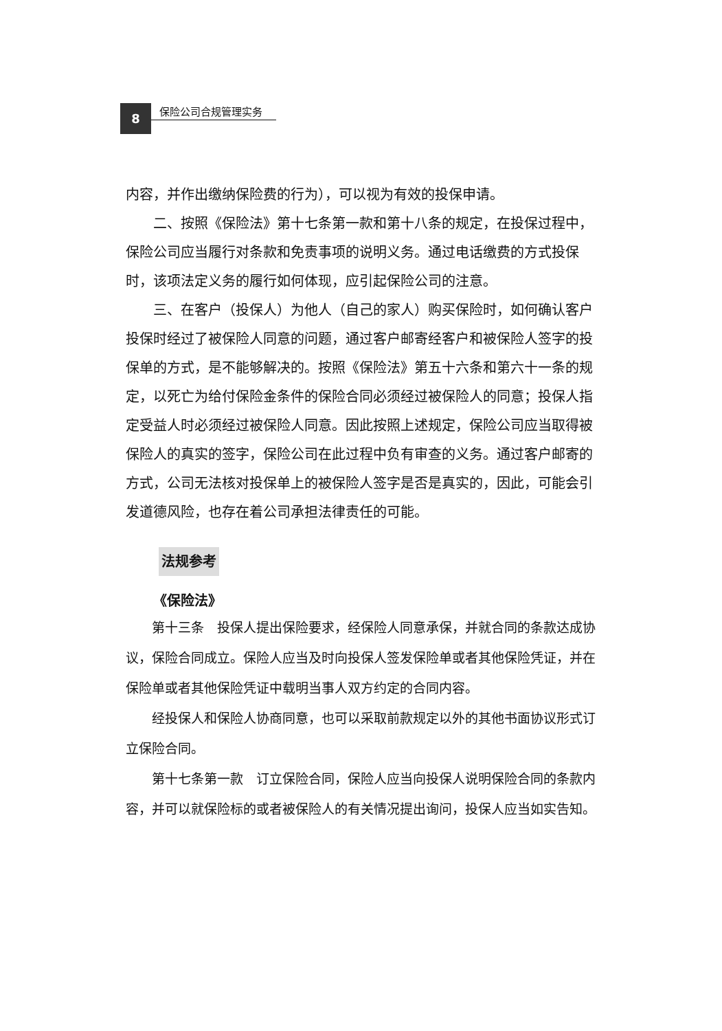8
保险公司合规管理实务
内容，并作出缴纳保险费的行为），可以视为有效的投保申请。
二、按照《保险法》第十七条第一款和第十八条的规定，在投保过程中，保险公司应当履行对条款和免责事项的说明义务。通过电话缴费的方式投保时，该项法定义务的履行如何体现，应引起保险公司的注意。
三、在客户（投保人）为他人（自己的家人）购买保险时，如何确认客户投保时经过了被保险人同意的问题，通过客户邮寄经客户和被保险人签字的投保单的方式，是不能够解决的。按照《保险法》第五十六条和第六十一条的规定，以死亡为给付保险金条件的保险合同必须经过被保险人的同意；投保人指定受益人时必须经过被保险人同意。因此按照上述规定，保险公司应当取得被保险人的真实的签字，保险公司在此过程中负有审查的义务。通过客户邮寄的方式，公司无法核对投保单上的被保险人签字是否是真实的，因此，可能会引发道德风险，也存在着公司承担法律责任的可能。
法规参考
《保险法》
第十三条　投保人提出保险要求，经保险人同意承保，并就合同的条款达成协议，保险合同成立。保险人应当及时向投保人签发保险单或者其他保险凭证，并在保险单或者其他保险凭证中载明当事人双方约定的合同内容。
经投保人和保险人协商同意，也可以采取前款规定以外的其他书面协议形式订立保险合同。
第十七条第一款　订立保险合同，保险人应当向投保人说明保险合同的条款内容，并可以就保险标的或者被保险人的有关情况提出询问，投保人应当如实告知。